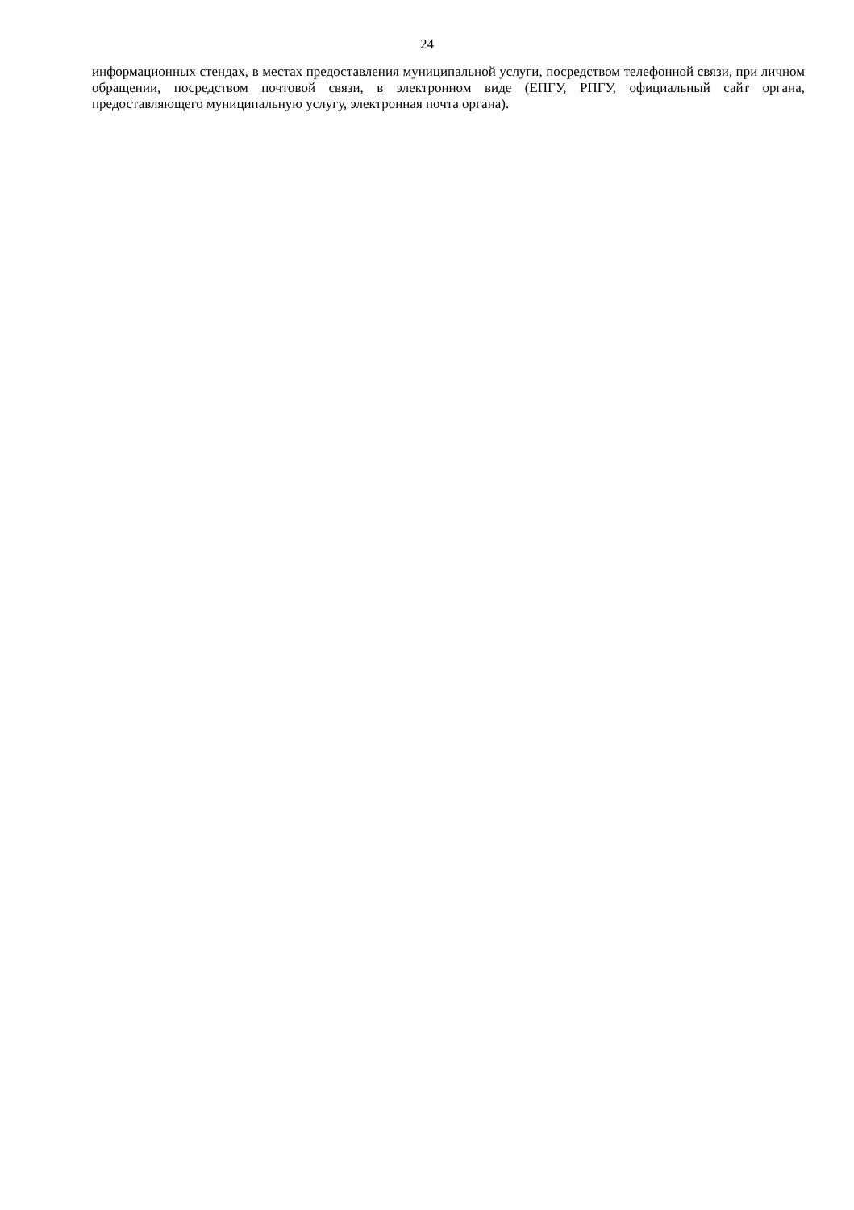24
информационных стендах, в местах предоставления муниципальной услуги, посредством телефонной связи, при личном обращении, посредством почтовой связи, в электронном виде (ЕПГУ, РПГУ, официальный сайт органа, предоставляющего муниципальную услугу, электронная почта органа).